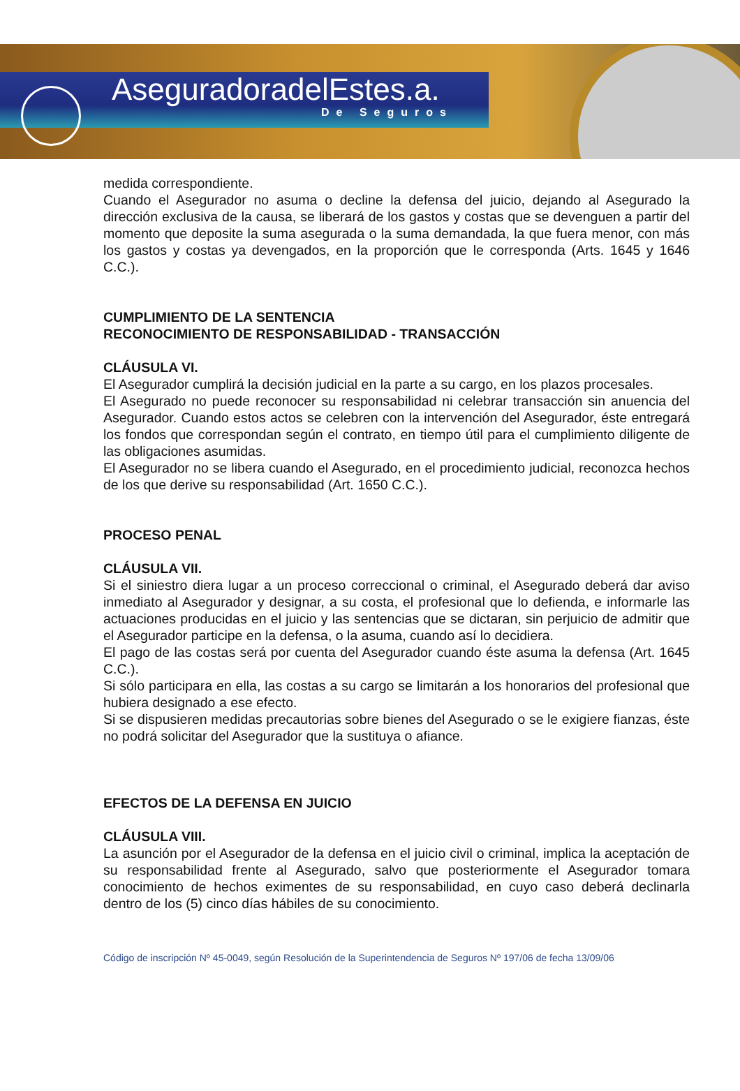AseguradoradelEstes.a.
De Seguros
medida correspondiente.
Cuando el Asegurador no asuma o decline la defensa del juicio, dejando al Asegurado la dirección exclusiva de la causa, se liberará de los gastos y costas que se devenguen a partir del momento que deposite la suma asegurada o la suma demandada, la que fuera menor, con más los gastos y costas ya devengados, en la proporción que le corresponda (Arts. 1645 y 1646 C.C.).
CUMPLIMIENTO DE LA SENTENCIA
RECONOCIMIENTO DE RESPONSABILIDAD - TRANSACCIÓN
CLÁUSULA VI.
El Asegurador cumplirá la decisión judicial en la parte a su cargo, en los plazos procesales.
El Asegurado no puede reconocer su responsabilidad ni celebrar transacción sin anuencia del Asegurador. Cuando estos actos se celebren con la intervención del Asegurador, éste entregará los fondos que correspondan según el contrato, en tiempo útil para el cumplimiento diligente de las obligaciones asumidas.
El Asegurador no se libera cuando el Asegurado, en el procedimiento judicial, reconozca hechos de los que derive su responsabilidad (Art. 1650 C.C.).
PROCESO PENAL
CLÁUSULA VII.
Si el siniestro diera lugar a un proceso correccional o criminal, el Asegurado deberá dar aviso inmediato al Asegurador y designar, a su costa, el profesional que lo defienda, e informarle las actuaciones producidas en el juicio y las sentencias que se dictaran, sin perjuicio de admitir que el Asegurador participe en la defensa, o la asuma, cuando así lo decidiera.
El pago de las costas será por cuenta del Asegurador cuando éste asuma la defensa (Art. 1645 C.C.).
Si sólo participara en ella, las costas a su cargo se limitarán a los honorarios del profesional que hubiera designado a ese efecto.
Si se dispusieren medidas precautorias sobre bienes del Asegurado o se le exigiere fianzas, éste no podrá solicitar del Asegurador que la sustituya o afiance.
EFECTOS DE LA DEFENSA EN JUICIO
CLÁUSULA VIII.
La asunción por el Asegurador de la defensa en el juicio civil o criminal, implica la aceptación de su responsabilidad frente al Asegurado, salvo que posteriormente el Asegurador tomara conocimiento de hechos eximentes de su responsabilidad, en cuyo caso deberá declinarla dentro de los (5) cinco días hábiles de su conocimiento.
Código de inscripción Nº 45-0049, según Resolución de la Superintendencia de Seguros Nº 197/06 de fecha 13/09/06